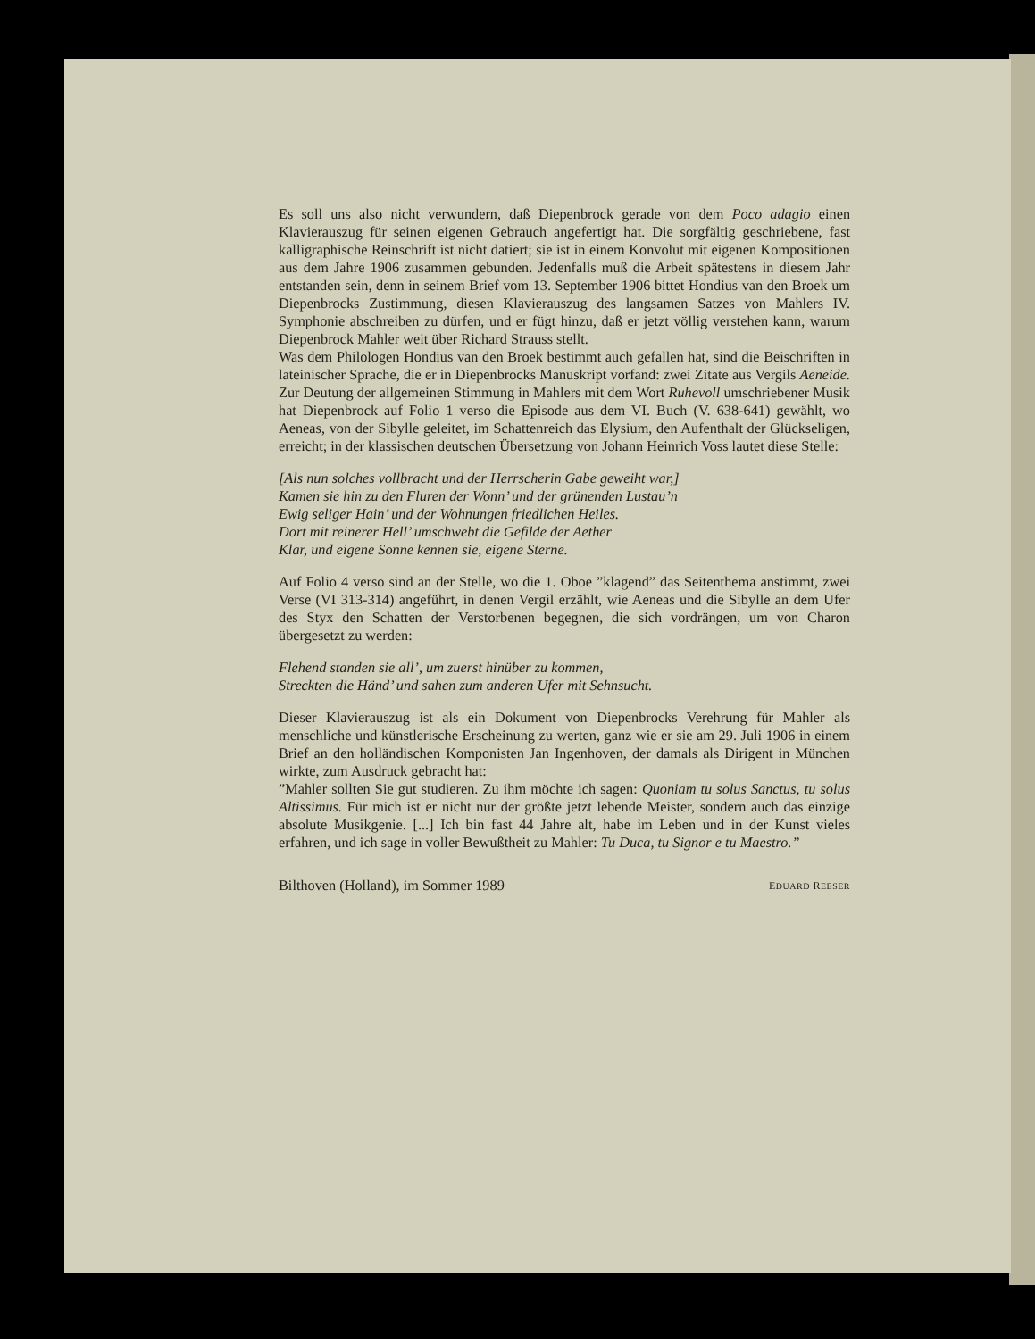Es soll uns also nicht verwundern, daß Diepenbrock gerade von dem Poco adagio einen Klavierauszug für seinen eigenen Gebrauch angefertigt hat. Die sorgfältig geschriebene, fast kalligraphische Reinschrift ist nicht datiert; sie ist in einem Konvolut mit eigenen Kompositionen aus dem Jahre 1906 zusammen gebunden. Jedenfalls muß die Arbeit spätestens in diesem Jahr entstanden sein, denn in seinem Brief vom 13. September 1906 bittet Hondius van den Broek um Diepenbrocks Zustimmung, diesen Klavierauszug des langsamen Satzes von Mahlers IV. Symphonie abschreiben zu dürfen, und er fügt hinzu, daß er jetzt völlig verstehen kann, warum Diepenbrock Mahler weit über Richard Strauss stellt.
Was dem Philologen Hondius van den Broek bestimmt auch gefallen hat, sind die Beischriften in lateinischer Sprache, die er in Diepenbrocks Manuskript vorfand: zwei Zitate aus Vergils Aeneide. Zur Deutung der allgemeinen Stimmung in Mahlers mit dem Wort Ruhevoll umschriebener Musik hat Diepenbrock auf Folio 1 verso die Episode aus dem VI. Buch (V. 638-641) gewählt, wo Aeneas, von der Sibylle geleitet, im Schattenreich das Elysium, den Aufenthalt der Glückseligen, erreicht; in der klassischen deutschen Übersetzung von Johann Heinrich Voss lautet diese Stelle:
[Als nun solches vollbracht und der Herrscherin Gabe geweiht war,]
Kamen sie hin zu den Fluren der Wonn’ und der grünenden Lustau’n
Ewig seliger Hain’ und der Wohnungen friedlichen Heiles.
Dort mit reinerer Hell’ umschwebt die Gefilde der Aether
Klar, und eigene Sonne kennen sie, eigene Sterne.
Auf Folio 4 verso sind an der Stelle, wo die 1. Oboe ”klagend” das Seitenthema anstimmt, zwei Verse (VI 313-314) angeführt, in denen Vergil erzählt, wie Aeneas und die Sibylle an dem Ufer des Styx den Schatten der Verstorbenen begegnen, die sich vordrängen, um von Charon übergesetzt zu werden:
Flehend standen sie all’, um zuerst hinüber zu kommen,
Streckten die Händ’ und sahen zum anderen Ufer mit Sehnsucht.
Dieser Klavierauszug ist als ein Dokument von Diepenbrocks Verehrung für Mahler als menschliche und künstlerische Erscheinung zu werten, ganz wie er sie am 29. Juli 1906 in einem Brief an den holländischen Komponisten Jan Ingenhoven, der damals als Dirigent in München wirkte, zum Ausdruck gebracht hat:
”Mahler sollten Sie gut studieren. Zu ihm möchte ich sagen: Quoniam tu solus Sanctus, tu solus Altissimus. Für mich ist er nicht nur der größte jetzt lebende Meister, sondern auch das einzige absolute Musikgenie. [...] Ich bin fast 44 Jahre alt, habe im Leben und in der Kunst vieles erfahren, und ich sage in voller Bewußtheit zu Mahler: Tu Duca, tu Signor e tu Maestro.”
Bilthoven (Holland), im Sommer 1989 EDUARD REESER